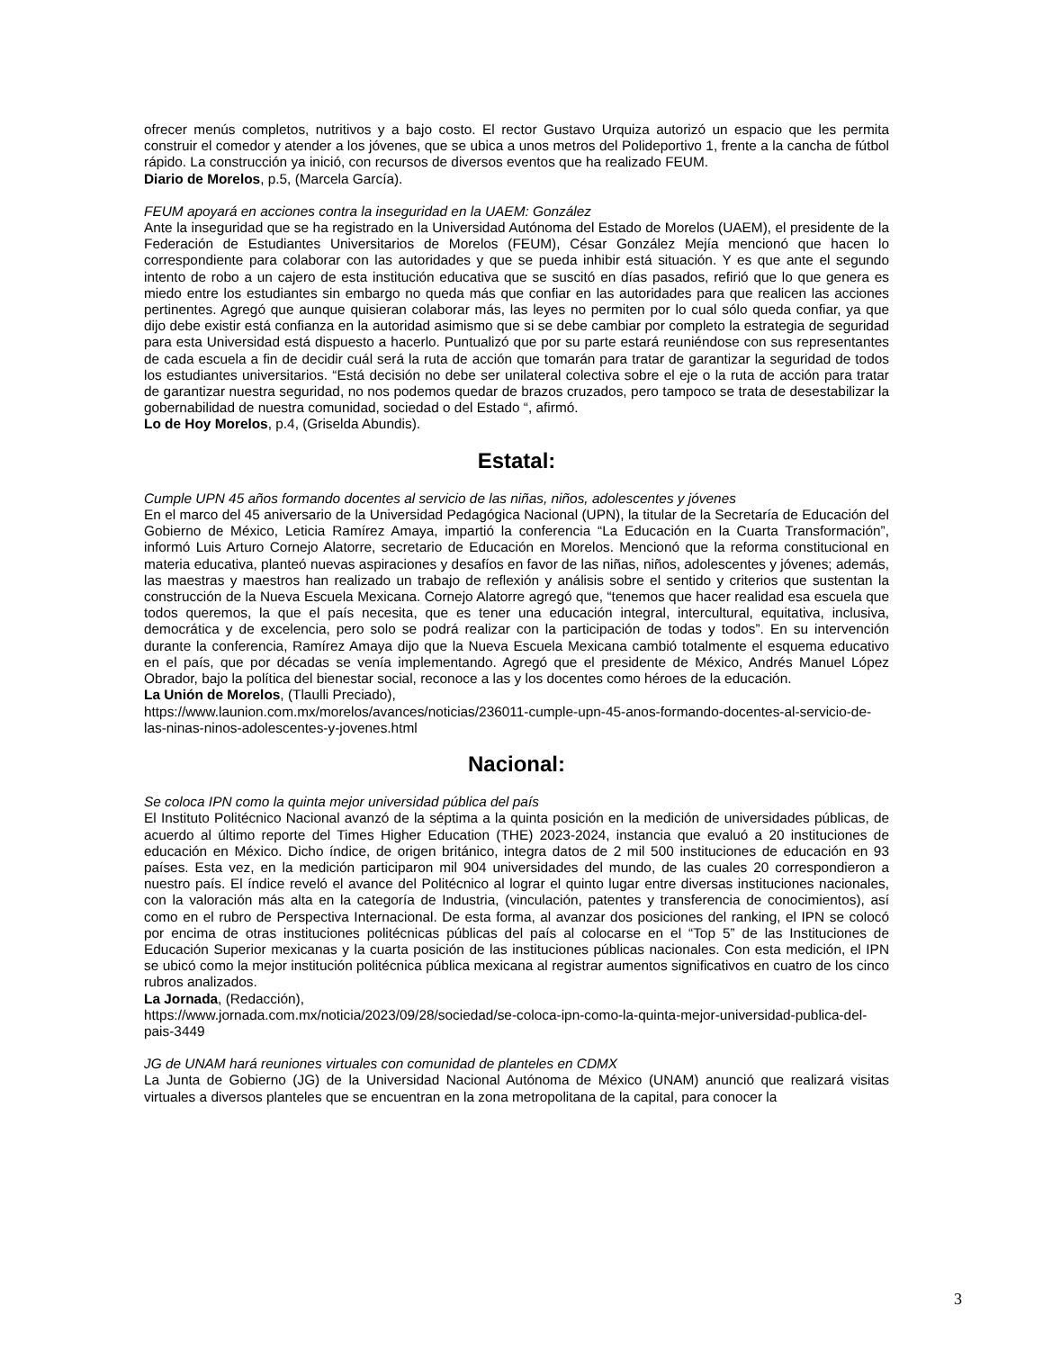ofrecer menús completos, nutritivos y a bajo costo. El rector Gustavo Urquiza autorizó un espacio que les permita construir el comedor y atender a los jóvenes, que se ubica a unos metros del Polideportivo 1, frente a la cancha de fútbol rápido. La construcción ya inició, con recursos de diversos eventos que ha realizado FEUM.
Diario de Morelos, p.5, (Marcela García).
FEUM apoyará en acciones contra la inseguridad en la UAEM: González
Ante la inseguridad que se ha registrado en la Universidad Autónoma del Estado de Morelos (UAEM), el presidente de la Federación de Estudiantes Universitarios de Morelos (FEUM), César González Mejía mencionó que hacen lo correspondiente para colaborar con las autoridades y que se pueda inhibir está situación. Y es que ante el segundo intento de robo a un cajero de esta institución educativa que se suscitó en días pasados, refirió que lo que genera es miedo entre los estudiantes sin embargo no queda más que confiar en las autoridades para que realicen las acciones pertinentes. Agregó que aunque quisieran colaborar más, las leyes no permiten por lo cual sólo queda confiar, ya que dijo debe existir está confianza en la autoridad asimismo que si se debe cambiar por completo la estrategia de seguridad para esta Universidad está dispuesto a hacerlo. Puntualizó que por su parte estará reuniéndose con sus representantes de cada escuela a fin de decidir cuál será la ruta de acción que tomarán para tratar de garantizar la seguridad de todos los estudiantes universitarios. “Está decisión no debe ser unilateral colectiva sobre el eje o la ruta de acción para tratar de garantizar nuestra seguridad, no nos podemos quedar de brazos cruzados, pero tampoco se trata de desestabilizar la gobernabilidad de nuestra comunidad, sociedad o del Estado “, afirmó.
Lo de Hoy Morelos, p.4, (Griselda Abundis).
Estatal:
Cumple UPN 45 años formando docentes al servicio de las niñas, niños, adolescentes y jóvenes
En el marco del 45 aniversario de la Universidad Pedagógica Nacional (UPN), la titular de la Secretaría de Educación del Gobierno de México, Leticia Ramírez Amaya, impartió la conferencia “La Educación en la Cuarta Transformación”, informó Luis Arturo Cornejo Alatorre, secretario de Educación en Morelos. Mencionó que la reforma constitucional en materia educativa, planteó nuevas aspiraciones y desafíos en favor de las niñas, niños, adolescentes y jóvenes; además, las maestras y maestros han realizado un trabajo de reflexión y análisis sobre el sentido y criterios que sustentan la construcción de la Nueva Escuela Mexicana. Cornejo Alatorre agregó que, “tenemos que hacer realidad esa escuela que todos queremos, la que el país necesita, que es tener una educación integral, intercultural, equitativa, inclusiva, democrática y de excelencia, pero solo se podrá realizar con la participación de todas y todos”. En su intervención durante la conferencia, Ramírez Amaya dijo que la Nueva Escuela Mexicana cambió totalmente el esquema educativo en el país, que por décadas se venía implementando. Agregó que el presidente de México, Andrés Manuel López Obrador, bajo la política del bienestar social, reconoce a las y los docentes como héroes de la educación.
La Unión de Morelos, (Tlaulli Preciado),
https://www.launion.com.mx/morelos/avances/noticias/236011-cumple-upn-45-anos-formando-docentes-al-servicio-de-las-ninas-ninos-adolescentes-y-jovenes.html
Nacional:
Se coloca IPN como la quinta mejor universidad pública del país
El Instituto Politécnico Nacional avanzó de la séptima a la quinta posición en la medición de universidades públicas, de acuerdo al último reporte del Times Higher Education (THE) 2023-2024, instancia que evaluó a 20 instituciones de educación en México. Dicho índice, de origen británico, integra datos de 2 mil 500 instituciones de educación en 93 países. Esta vez, en la medición participaron mil 904 universidades del mundo, de las cuales 20 correspondieron a nuestro país. El índice reveló el avance del Politécnico al lograr el quinto lugar entre diversas instituciones nacionales, con la valoración más alta en la categoría de Industria, (vinculación, patentes y transferencia de conocimientos), así como en el rubro de Perspectiva Internacional. De esta forma, al avanzar dos posiciones del ranking, el IPN se colocó por encima de otras instituciones politécnicas públicas del país al colocarse en el “Top 5” de las Instituciones de Educación Superior mexicanas y la cuarta posición de las instituciones públicas nacionales. Con esta medición, el IPN se ubicó como la mejor institución politécnica pública mexicana al registrar aumentos significativos en cuatro de los cinco rubros analizados.
La Jornada, (Redacción),
https://www.jornada.com.mx/noticia/2023/09/28/sociedad/se-coloca-ipn-como-la-quinta-mejor-universidad-publica-del-pais-3449
JG de UNAM hará reuniones virtuales con comunidad de planteles en CDMX
La Junta de Gobierno (JG) de la Universidad Nacional Autónoma de México (UNAM) anunció que realizará visitas virtuales a diversos planteles que se encuentran en la zona metropolitana de la capital, para conocer la
3